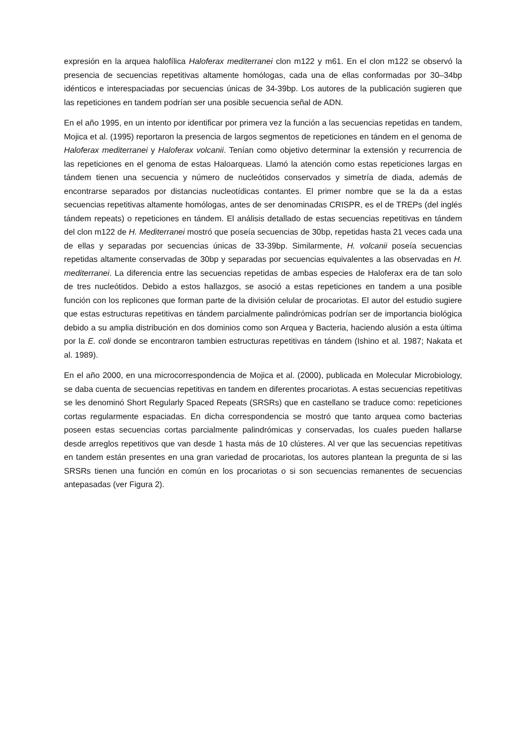expresión en la arquea halofílica Haloferax mediterranei clon m122 y m61. En el clon m122 se observó la presencia de secuencias repetitivas altamente homólogas, cada una de ellas conformadas por 30–34bp idénticos e interespaciadas por secuencias únicas de 34-39bp. Los autores de la publicación sugieren que las repeticiones en tandem podrían ser una posible secuencia señal de ADN.
En el año 1995, en un intento por identificar por primera vez la función a las secuencias repetidas en tandem, Mojica et al. (1995) reportaron la presencia de largos segmentos de repeticiones en tándem en el genoma de Haloferax mediterranei y Haloferax volcanii. Tenían como objetivo determinar la extensión y recurrencia de las repeticiones en el genoma de estas Haloarqueas. Llamó la atención como estas repeticiones largas en tándem tienen una secuencia y número de nucleótidos conservados y simetría de diada, además de encontrarse separados por distancias nucleotídicas contantes. El primer nombre que se la da a estas secuencias repetitivas altamente homólogas, antes de ser denominadas CRISPR, es el de TREPs (del inglés tándem repeats) o repeticiones en tándem. El análisis detallado de estas secuencias repetitivas en tándem del clon m122 de H. Mediterranei mostró que poseía secuencias de 30bp, repetidas hasta 21 veces cada una de ellas y separadas por secuencias únicas de 33-39bp. Similarmente, H. volcanii poseía secuencias repetidas altamente conservadas de 30bp y separadas por secuencias equivalentes a las observadas en H. mediterranei. La diferencia entre las secuencias repetidas de ambas especies de Haloferax era de tan solo de tres nucleótidos. Debido a estos hallazgos, se asoció a estas repeticiones en tandem a una posible función con los replicones que forman parte de la división celular de procariotas. El autor del estudio sugiere que estas estructuras repetitivas en tándem parcialmente palindrómicas podrían ser de importancia biológica debido a su amplia distribución en dos dominios como son Arquea y Bacteria, haciendo alusión a esta última por la E. coli donde se encontraron tambien estructuras repetitivas en tándem (Ishino et al. 1987; Nakata et al. 1989).
En el año 2000, en una microcorrespondencia de Mojica et al. (2000), publicada en Molecular Microbiology, se daba cuenta de secuencias repetitivas en tandem en diferentes procariotas. A estas secuencias repetitivas se les denominó Short Regularly Spaced Repeats (SRSRs) que en castellano se traduce como: repeticiones cortas regularmente espaciadas. En dicha correspondencia se mostró que tanto arquea como bacterias poseen estas secuencias cortas parcialmente palindrómicas y conservadas, los cuales pueden hallarse desde arreglos repetitivos que van desde 1 hasta más de 10 clústeres. Al ver que las secuencias repetitivas en tandem están presentes en una gran variedad de procariotas, los autores plantean la pregunta de si las SRSRs tienen una función en común en los procariotas o si son secuencias remanentes de secuencias antepasadas (ver Figura 2).